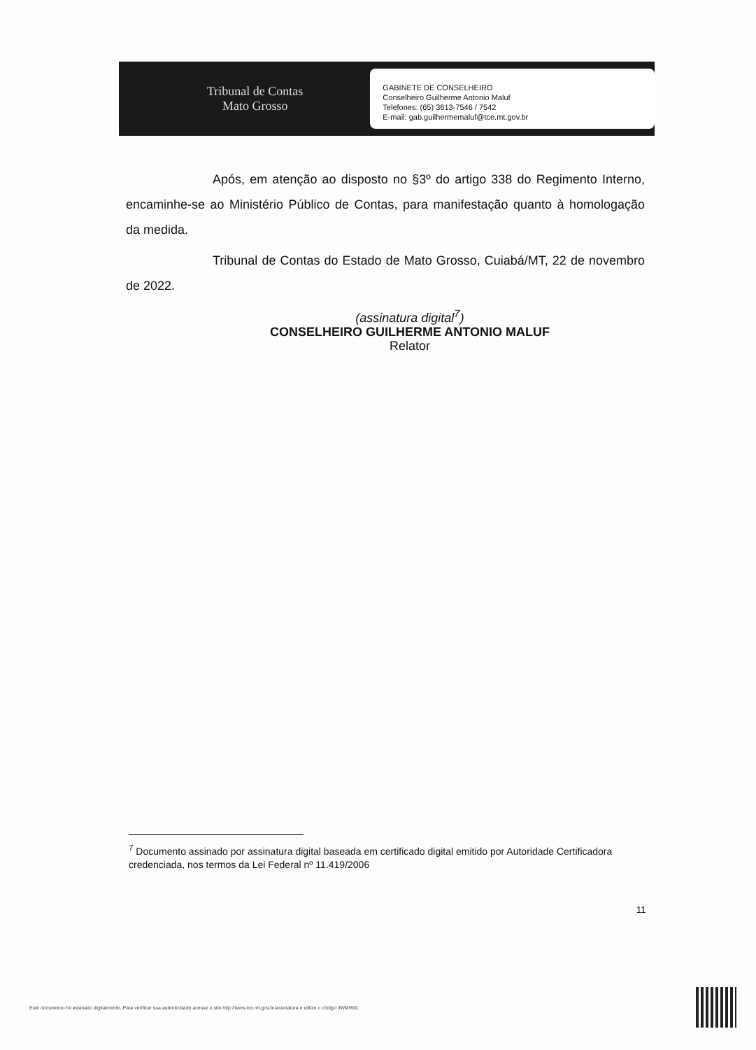Tribunal de Contas
Mato Grosso
GABINETE DE CONSELHEIRO
Conselheiro Guilherme Antonio Maluf
Telefones: (65) 3613-7546 / 7542
E-mail: gab.guilhermemaluf@tce.mt.gov.br
Após, em atenção ao disposto no §3º do artigo 338 do Regimento Interno, encaminhe-se ao Ministério Público de Contas, para manifestação quanto à homologação da medida.
Tribunal de Contas do Estado de Mato Grosso, Cuiabá/MT, 22 de novembro de 2022.
(assinatura digital<sup>7</sup>)
CONSELHEIRO GUILHERME ANTONIO MALUF
Relator
<sup>7</sup> Documento assinado por assinatura digital baseada em certificado digital emitido por Autoridade Certificadora credenciada, nos termos da Lei Federal nº 11.419/2006
11
Este documento foi assinado digitalmente. Para verificar sua autenticidade acesse o site http://www.tce.mt.gov.br/assinatura e utilize o código JWMW0L